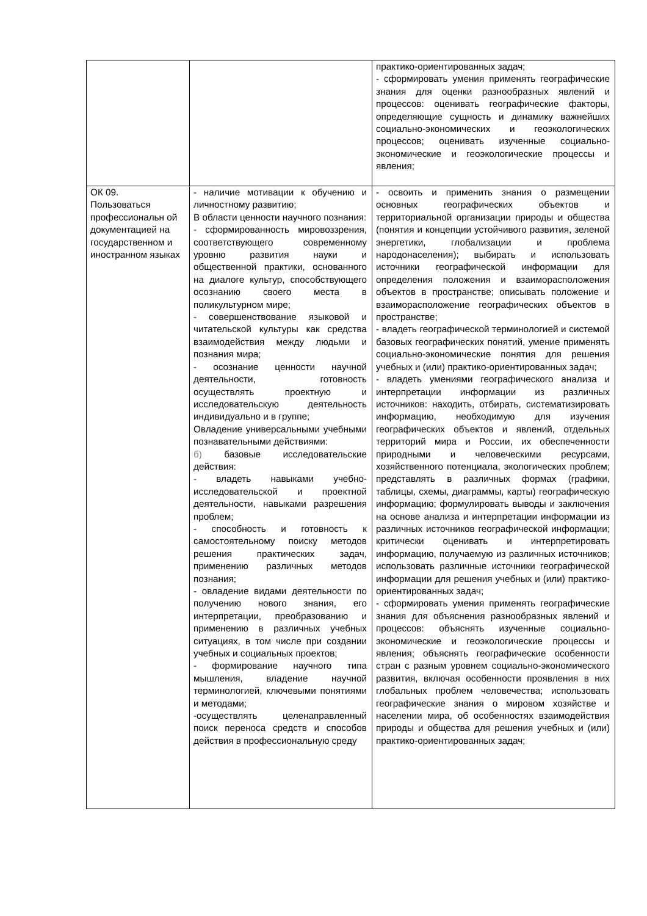| | | практико-ориентированных задач; - сформировать умения применять географические знания для оценки разнообразных явлений и процессов: оценивать географические факторы, определяющие сущность и динамику важнейших социально-экономических и геоэкологических процессов; оценивать изученные социально-экономические и геоэкологические процессы и явления; |
| ОК 09. Пользоваться профессиональн ой документацией на государственном и иностранном языках | - наличие мотивации к обучению и личностному развитию; В области ценности научного познания: - сформированность мировоззрения, соответствующего современному уровню развития науки и общественной практики, основанного на диалоге культур, способствующего осознанию своего места в поликультурном мире; - совершенствование языковой и читательской культуры как средства взаимодействия между людьми и познания мира; - осознание ценности научной деятельности, готовность осуществлять проектную и исследовательскую деятельность индивидуально и в группе; Овладение универсальными учебными познавательными действиями: б) базовые исследовательские действия: - владеть навыками учебно-исследовательской и проектной деятельности, навыками разрешения проблем; - способность и готовность к самостоятельному поиску методов решения практических задач, применению различных методов познания; - овладение видами деятельности по получению нового знания, его интерпретации, преобразованию и применению в различных учебных ситуациях, в том числе при создании учебных и социальных проектов; - формирование научного типа мышления, владение научной терминологией, ключевыми понятиями и методами; -осуществлять целенаправленный поиск переноса средств и способов действия в профессиональную среду | - освоить и применить знания о размещении основных географических объектов и территориальной организации природы и общества (понятия и концепции устойчивого развития, зеленой энергетики, глобализации и проблема народонаселения); выбирать и использовать источники географической информации для определения положения и взаиморасположения объектов в пространстве; описывать положение и взаиморасположение географических объектов в пространстве; - владеть географической терминологией и системой базовых географических понятий, умение применять социально-экономические понятия для решения учебных и (или) практико-ориентированных задач; - владеть умениями географического анализа и интерпретации информации из различных источников: находить, отбирать, систематизировать информацию, необходимую для изучения географических объектов и явлений, отдельных территорий мира и России, их обеспеченности природными и человеческими ресурсами, хозяйственного потенциала, экологических проблем; представлять в различных формах (графики, таблицы, схемы, диаграммы, карты) географическую информацию; формулировать выводы и заключения на основе анализа и интерпретации информации из различных источников географической информации; критически оценивать и интерпретировать информацию, получаемую из различных источников; использовать различные источники географической информации для решения учебных и (или) практико-ориентированных задач; - сформировать умения применять географические знания для объяснения разнообразных явлений и процессов: объяснять изученные социально-экономические и геоэкологические процессы и явления; объяснять географические особенности стран с разным уровнем социально-экономического развития, включая особенности проявления в них глобальных проблем человечества; использовать географические знания о мировом хозяйстве и населении мира, об особенностях взаимодействия природы и общества для решения учебных и (или) практико-ориентированных задач; |